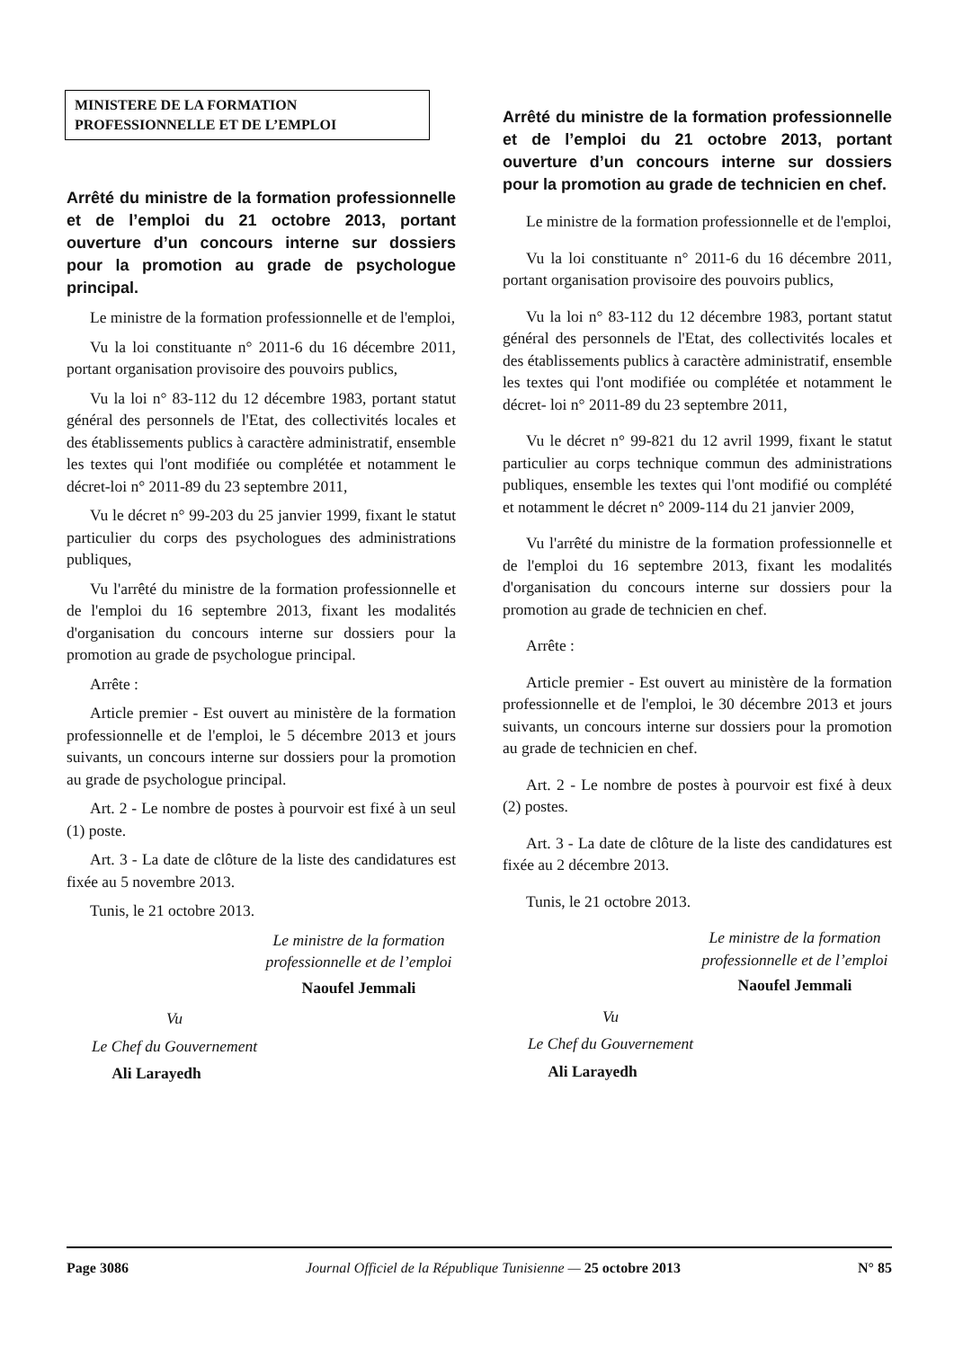MINISTERE DE LA FORMATION
PROFESSIONNELLE ET DE L’EMPLOI
Arrêté du ministre de la formation professionnelle et de l’emploi du 21 octobre 2013, portant ouverture d’un concours interne sur dossiers pour la promotion au grade de psychologue principal.
Le ministre de la formation professionnelle et de l'emploi,
Vu la loi constituante n° 2011-6 du 16 décembre 2011, portant organisation provisoire des pouvoirs publics,
Vu la loi n° 83-112 du 12 décembre 1983, portant statut général des personnels de l'Etat, des collectivités locales et des établissements publics à caractère administratif, ensemble les textes qui l'ont modifiée ou complétée et notamment le décret-loi n° 2011-89 du 23 septembre 2011,
Vu le décret n° 99-203 du 25 janvier 1999, fixant le statut particulier du corps des psychologues des administrations publiques,
Vu l'arrêté du ministre de la formation professionnelle et de l'emploi du 16 septembre 2013, fixant les modalités d'organisation du concours interne sur dossiers pour la promotion au grade de psychologue principal.
Arrête :
Article premier - Est ouvert au ministère de la formation professionnelle et de l'emploi, le 5 décembre 2013 et jours suivants, un concours interne sur dossiers pour la promotion au grade de psychologue principal.
Art. 2 - Le nombre de postes à pourvoir est fixé à un seul (1) poste.
Art. 3 - La date de clôture de la liste des candidatures est fixée au 5 novembre 2013.
Tunis, le 21 octobre 2013.
Le ministre de la formation
professionnelle et de l’emploi
Naoufel Jemmali
Vu
Le Chef du Gouvernement
Ali Larayedh
Arrêté du ministre de la formation professionnelle et de l’emploi du 21 octobre 2013, portant ouverture d’un concours interne sur dossiers pour la promotion au grade de technicien en chef.
Le ministre de la formation professionnelle et de l'emploi,
Vu la loi constituante n° 2011-6 du 16 décembre 2011, portant organisation provisoire des pouvoirs publics,
Vu la loi n° 83-112 du 12 décembre 1983, portant statut général des personnels de l'Etat, des collectivités locales et des établissements publics à caractère administratif, ensemble les textes qui l'ont modifiée ou complétée et notamment le décret- loi n° 2011-89 du 23 septembre 2011,
Vu le décret n° 99-821 du 12 avril 1999, fixant le statut particulier au corps technique commun des administrations publiques, ensemble les textes qui l'ont modifié ou complété et notamment le décret n° 2009-114 du 21 janvier 2009,
Vu l'arrêté du ministre de la formation professionnelle et de l'emploi du 16 septembre 2013, fixant les modalités d'organisation du concours interne sur dossiers pour la promotion au grade de technicien en chef.
Arrête :
Article premier - Est ouvert au ministère de la formation professionnelle et de l'emploi, le 30 décembre 2013 et jours suivants, un concours interne sur dossiers pour la promotion au grade de technicien en chef.
Art. 2 - Le nombre de postes à pourvoir est fixé à deux (2) postes.
Art. 3 - La date de clôture de la liste des candidatures est fixée au 2 décembre 2013.
Tunis, le 21 octobre 2013.
Le ministre de la formation
professionnelle et de l’emploi
Naoufel Jemmali
Vu
Le Chef du Gouvernement
Ali Larayedh
Page 3086 Journal Officiel de la République Tunisienne — 25 octobre 2013 N° 85